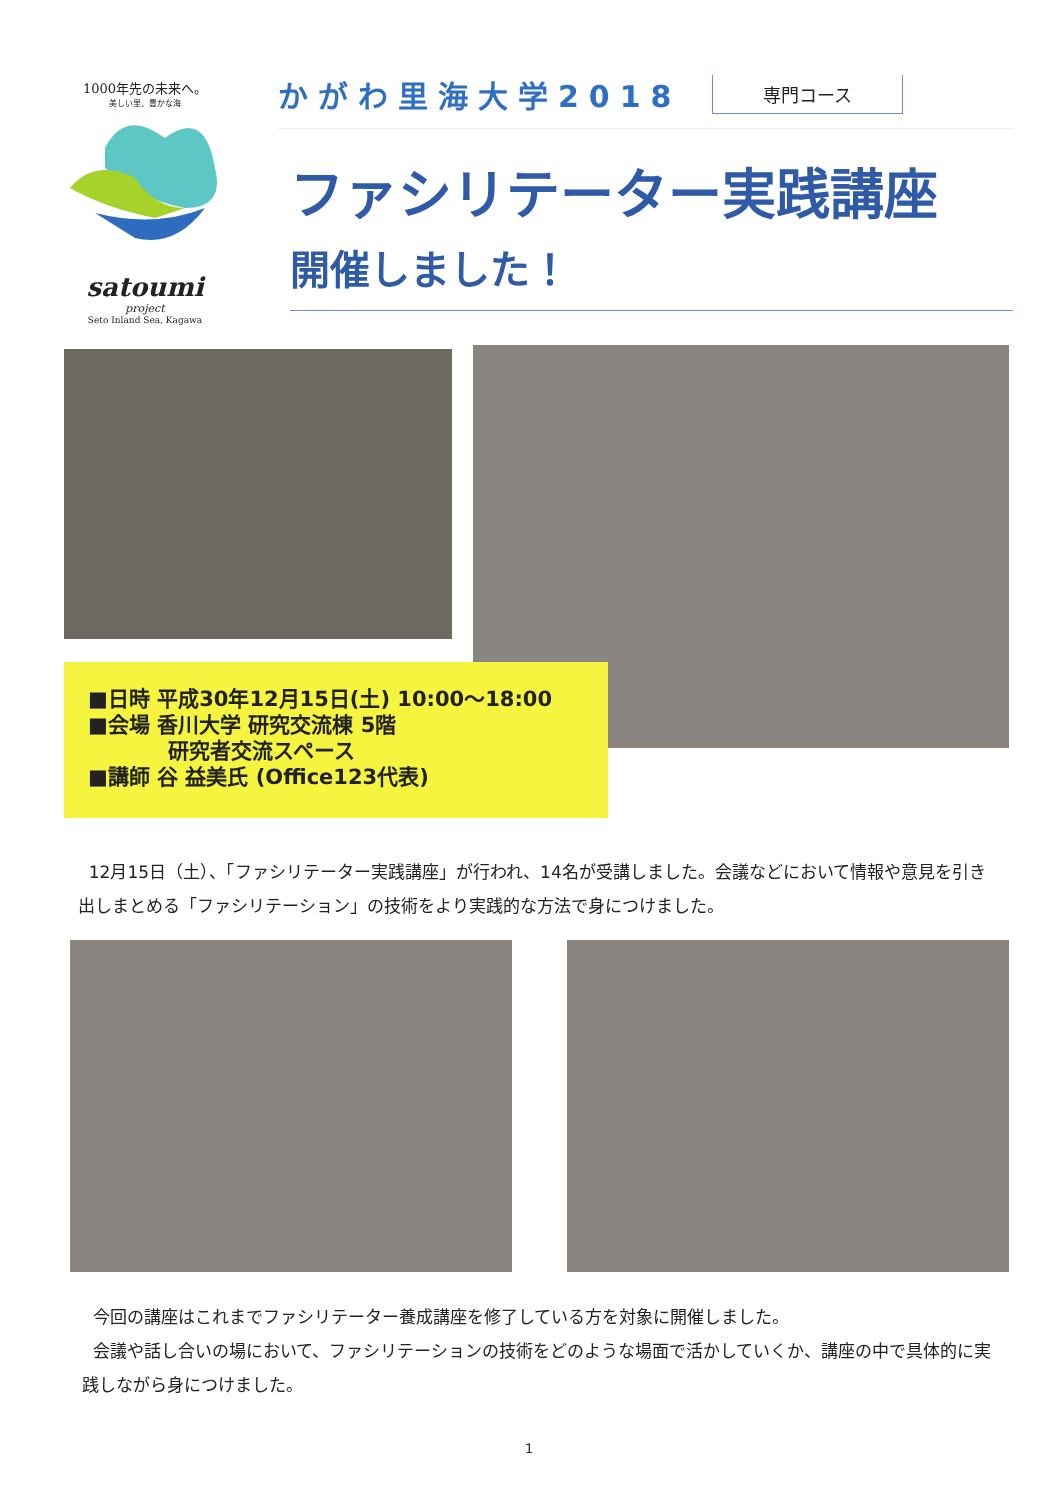1000年先の未来へ。
美しい里、豊かな海
satoumi
project
Seto Inland Sea, Kagawa
かがわ里海大学2018 専門コース
ファシリテーター実践講座
開催しました！
■日時 平成30年12月15日(土) 10:00～18:00
■会場 香川大学 研究交流棟 5階
研究者交流スペース
■講師 谷 益美氏 (Office123代表)
12月15日（土）、「ファシリテーター実践講座」が行われ、14名が受講しました。会議などにおいて情報や意見を引き出しまとめる「ファシリテーション」の技術をより実践的な方法で身につけました。
今回の講座はこれまでファシリテーター養成講座を修了している方を対象に開催しました。
会議や話し合いの場において、ファシリテーションの技術をどのような場面で活かしていくか、講座の中で具体的に実践しながら身につけました。
1